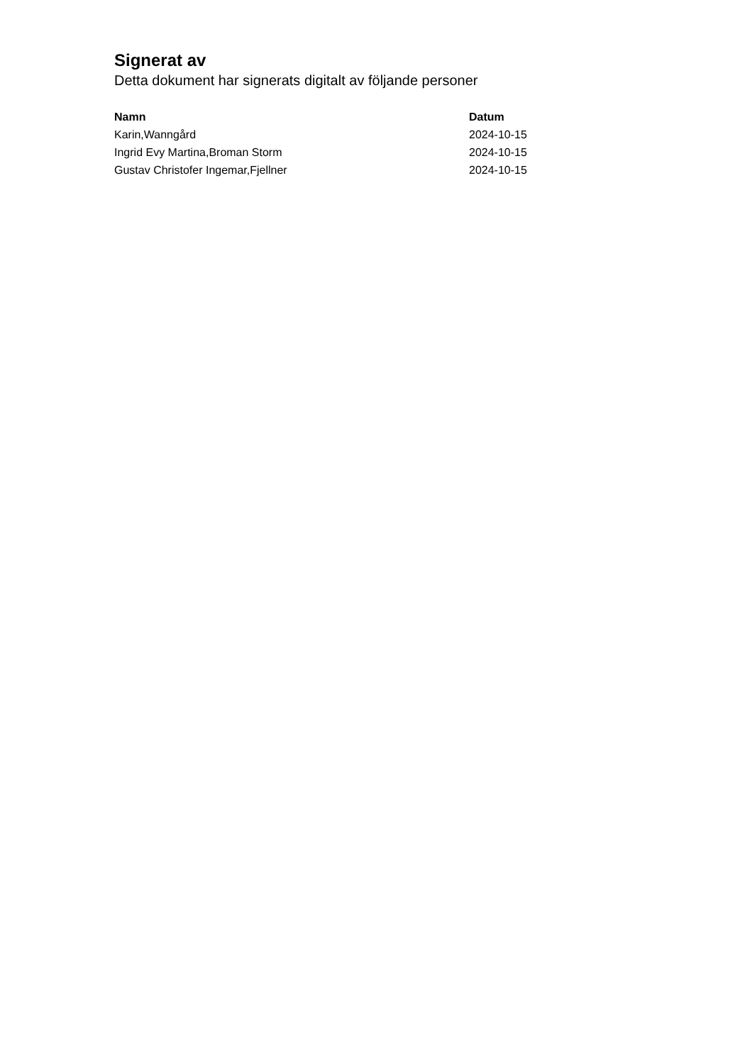Signerat av
Detta dokument har signerats digitalt av följande personer
| Namn | Datum |
| --- | --- |
| Karin,Wanngård | 2024-10-15 |
| Ingrid Evy Martina,Broman Storm | 2024-10-15 |
| Gustav Christofer Ingemar,Fjellner | 2024-10-15 |